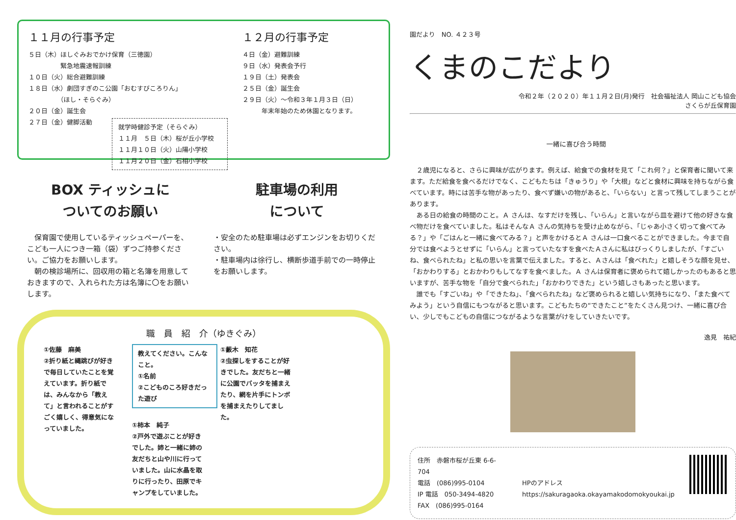１１月の行事予定
５日（木）ほしぐみおでかけ保育（三徳園）
　　　　　緊急地震速報訓練
１０日（火）総合避難訓練
１８日（水）劇団すぎのこ公園「おむすびころりん」
　　　　　（ほし・そらぐみ）
２０日（金）誕生会
２７日（金）健脚活動
就学時健診予定（そらぐみ）
１１月　５日（木）桜が丘小学校
１１月１０日（火）山陽小学校
１１月２０日（金）石相小学校
１２月の行事予定
４日（金）避難訓練
９日（水）発表会予行
１９日（土）発表会
２５日（金）誕生会
２９日（火）～令和３年１月３日（日）
　　　年末年始のため休園となります。
BOX ティッシュに
ついてのお願い
　保育園で使用しているティッシュペーパーを、こども一人につき一箱（袋）ずつご持参ください。ご協力をお願いします。
　朝の検診場所に、回収用の箱と名簿を用意しておきますので、入れられた方は名簿に〇をお願いします。
駐車場の利用
について
・安全のため駐車場は必ずエンジンをお切りください。
・駐車場内は徐行し、横断歩道手前での一時停止をお願いします。
職　員　紹　介（ゆきぐみ）
①佐藤　麻美
②折り紙と縄跳びが好きで毎日していたことを覚えています。折り紙では、みんなから「教えて」と言われることがすごく嬉しく、得意気になっていました。
教えてください。こんなこと。
①名前
②こどものころ好きだった遊び
①柿本　純子
②戸外で遊ぶことが好きでした。姉と一緒に姉の友だちと山や川に行っていました。山に水晶を取りに行ったり、田原でキャンプをしていました。
①藪木　知花
②虫探しをすることが好きでした。友だちと一緒に公園でバッタを捕まえたり、網を片手にトンボを捕まえたりしてました。
園だより　NO. ４２３号
くまのこだより
令和２年（２０２０）年１１月２日(月)発行　社会福祉法人 岡山こども協会
さくらが丘保育園
一緒に喜び合う時間
２歳児になると、さらに興味が広がります。例えば、給食での食材を見て「これ何？」と保育者に聞いて来ます。ただ給食を食べるだけでなく、こどもたちは「きゅうり」や「大根」などと食材に興味を持ちながら食べています。時には苦手な物があったり、食べず嫌いの物があると、「いらない」と言って残してしまうことがあります。
ある日の給食の時間のこと。Ａ さんは、なすだけを残し、「いらん」と言いながら皿を避けて他の好きな食べ物だけを食べていました。私はそんなＡ さんの気持ちを受け止めながら、「じゃあ小さく切って食べてみる？」や「ごはんと一緒に食べてみる？」と声をかけるとＡ さんは一口食べることができました。今まで自分では食べようとせずに「いらん」と言っていたなすを食べたＡさんに私はびっくりしましたが、「すごいね、食べられたね」と私の思いを言葉で伝えました。すると、Ａさんは「食べれた」と嬉しそうな顔を見せ、「おかわりする」とおかわりもしてなすを食べました。Ａ さんは保育者に褒められて嬉しかったのもあると思いますが、苦手な物を「自分で食べられた」「おかわりできた」という嬉しさもあったと思います。
誰でも「すごいね」や「できたね」、「食べられたね」など褒められると嬉しい気持ちになり、「また食べてみよう」という自信にもつながると思います。こどもたちの“できたこと”をたくさん見つけ、一緒に喜び合い、少しでもこどもの自信につながるような言葉がけをしていきたいです。
逸見　祐紀
住所　赤磐市桜が丘東 6-6-704
電話　(086)995-0104
IP 電話　050-3494-4820
FAX　(086)995-0164
HPのアドレス
https://sakuragaoka.okayamakodomokyoukai.jp